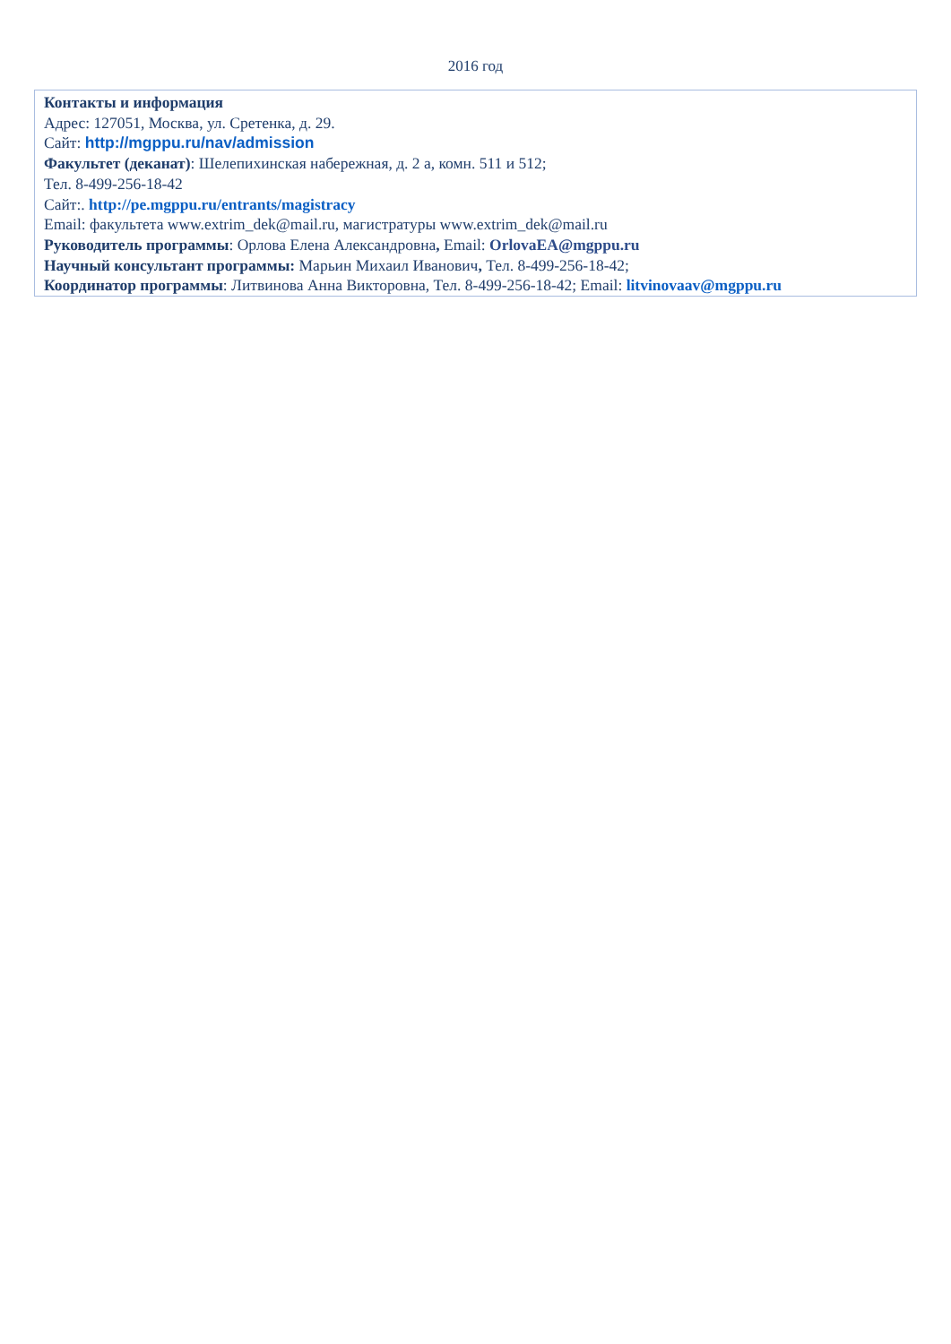2016 год
Контакты и информация
Адрес: 127051, Москва, ул. Сретенка, д. 29.
Сайт: http://mgppu.ru/nav/admission
Факультет (деканат): Шелепихинская набережная, д. 2 а, комн. 511 и 512;
Тел. 8-499-256-18-42
Сайт:. http://pe.mgppu.ru/entrants/magistracy
Email: факультета www.extrim_dek@mail.ru, магистратуры www.extrim_dek@mail.ru
Руководитель программы: Орлова Елена Александровна, Email: OrlovaEA@mgppu.ru
Научный консультант программы: Марьин Михаил Иванович, Тел. 8-499-256-18-42;
Координатор программы: Литвинова Анна Викторовна, Тел. 8-499-256-18-42; Email: litvinovaav@mgppu.ru